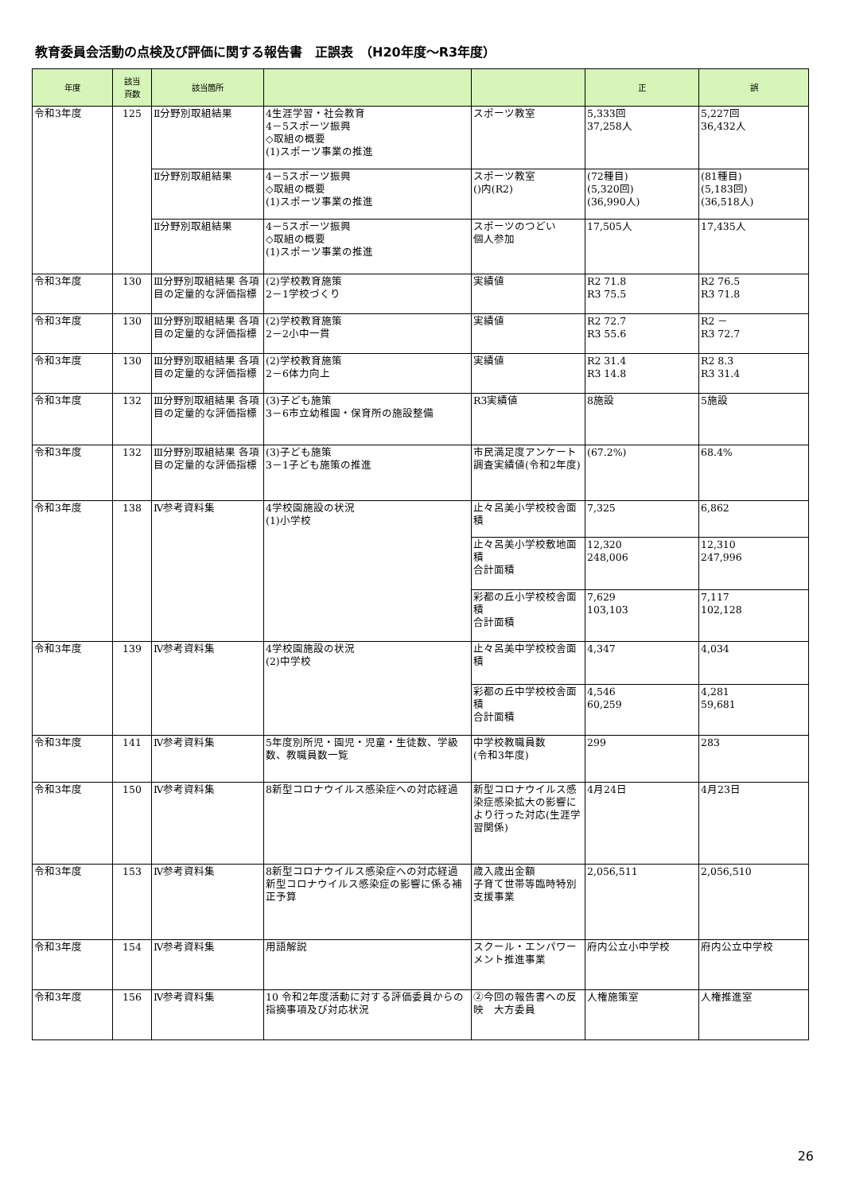教育委員会活動の点検及び評価に関する報告書　正誤表　（H20年度～R3年度）
| 年度 | 該当 頁数 | 該当箇所 | | | 正 | 誤 |
| --- | --- | --- | --- | --- | --- | --- |
| 令和3年度 | 125 | Ⅱ分野別取組結果 | 4生涯学習・社会教育 4－5スポーツ振興 ◇取組の概要 (1)スポーツ事業の推進 | スポーツ教室 | 5,333回 37,258人 | 5,227回 36,432人 |
| | | Ⅱ分野別取組結果 | 4－5スポーツ振興 ◇取組の概要 (1)スポーツ事業の推進 | スポーツ教室 ()内(R2) | (72種目) (5,320回) (36,990人) | (81種目) (5,183回) (36,518人) |
| | | Ⅱ分野別取組結果 | 4－5スポーツ振興 ◇取組の概要 (1)スポーツ事業の推進 | スポーツのつどい 個人参加 | 17,505人 | 17,435人 |
| 令和3年度 | 130 | Ⅲ分野別取組結果 各項目の定量的な評価指標 | (2)学校教育施策 2－1学校づくり | 実績値 | R2 71.8 R3 75.5 | R2 76.5 R3 71.8 |
| 令和3年度 | 130 | Ⅲ分野別取組結果 各項目の定量的な評価指標 | (2)学校教育施策 2－2小中一貫 | 実績値 | R2 72.7 R3 55.6 | R2 － R3 72.7 |
| 令和3年度 | 130 | Ⅲ分野別取組結果 各項目の定量的な評価指標 | (2)学校教育施策 2－6体力向上 | 実績値 | R2 31.4 R3 14.8 | R2 8.3 R3 31.4 |
| 令和3年度 | 132 | Ⅲ分野別取組結果 各項目の定量的な評価指標 | (3)子ども施策 3－6市立幼稚園・保育所の施設整備 | R3実績値 | 8施設 | 5施設 |
| 令和3年度 | 132 | Ⅲ分野別取組結果 各項目の定量的な評価指標 | (3)子ども施策 3－1子ども施策の推進 | 市民満足度アンケート調査実績値(令和2年度) | (67.2%) | 68.4% |
| 令和3年度 | 138 | Ⅳ参考資料集 | 4学校園施設の状況 (1)小学校 | 止々呂美小学校校舎面積 | 7,325 | 6,862 |
| | | | | 止々呂美小学校敷地面積 合計面積 | 12,320 248,006 | 12,310 247,996 |
| | | | | 彩都の丘小学校校舎面積 合計面積 | 7,629 103,103 | 7,117 102,128 |
| 令和3年度 | 139 | Ⅳ参考資料集 | 4学校園施設の状況 (2)中学校 | 止々呂美中学校校舎面積 | 4,347 | 4,034 |
| | | | | 彩都の丘中学校校舎面積 合計面積 | 4,546 60,259 | 4,281 59,681 |
| 令和3年度 | 141 | Ⅳ参考資料集 | 5年度別所児・園児・児童・生徒数、学級数、教職員数一覧 | 中学校教職員数 (令和3年度) | 299 | 283 |
| 令和3年度 | 150 | Ⅳ参考資料集 | 8新型コロナウイルス感染症への対応経過 | 新型コロナウイルス感染症感染拡大の影響により行った対応(生涯学習関係) | 4月24日 | 4月23日 |
| 令和3年度 | 153 | Ⅳ参考資料集 | 8新型コロナウイルス感染症への対応経過 新型コロナウイルス感染症の影響に係る補正予算 | 歳入歳出金額 子育て世帯等臨時特別支援事業 | 2,056,511 | 2,056,510 |
| 令和3年度 | 154 | Ⅳ参考資料集 | 用語解説 | スクール・エンパワーメント推進事業 | 府内公立小中学校 | 府内公立中学校 |
| 令和3年度 | 156 | Ⅳ参考資料集 | 10 令和2年度活動に対する評価委員からの指摘事項及び対応状況 | ②今回の報告書への反映 大方委員 | 人権施策室 | 人権推進室 |
26